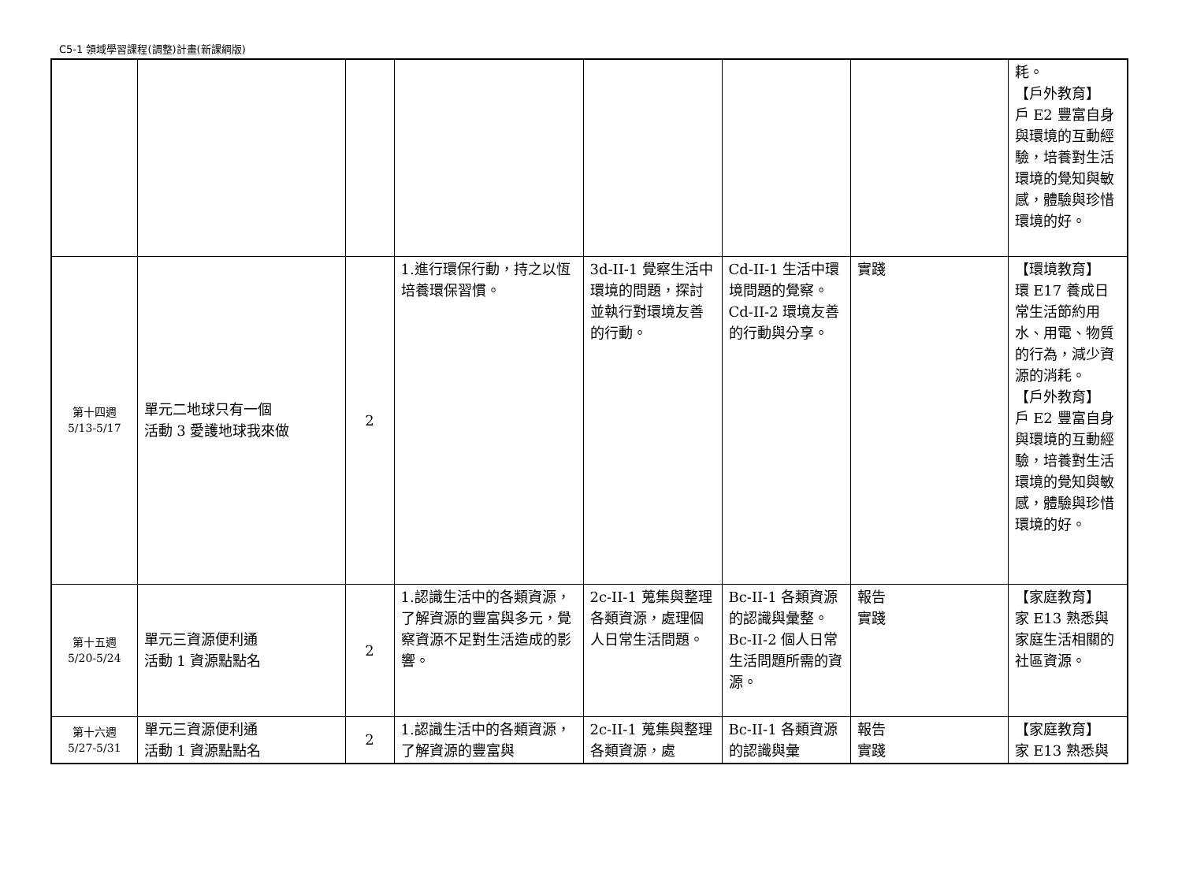C5-1 領域學習課程(調整)計畫(新課綱版)
| | | | | | | | 耗。 【戶外教育】 戶 E2 豐富自身與環境的互動經驗，培養對生活環境的覺知與敏感，體驗與珍惜環境的好。 |
| 第十四週 5/13-5/17 | 單元二地球只有一個 活動 3 愛護地球我來做 | 2 | 1.進行環保行動，持之以恆培養環保習慣。 | 3d-II-1 覺察生活中環境的問題，探討並執行對環境友善的行動。 | Cd-II-1 生活中環境問題的覺察。 Cd-II-2 環境友善的行動與分享。 | 實踐 | 【環境教育】 環 E17 養成日常生活節約用水、用電、物質的行為，減少資源的消耗。 【戶外教育】 戶 E2 豐富自身與環境的互動經驗，培養對生活環境的覺知與敏感，體驗與珍惜環境的好。 |
| 第十五週 5/20-5/24 | 單元三資源便利通 活動 1 資源點點名 | 2 | 1.認識生活中的各類資源，了解資源的豐富與多元，覺察資源不足對生活造成的影響。 | 2c-II-1 蒐集與整理各類資源，處理個人日常生活問題。 | Bc-II-1 各類資源的認識與彙整。 Bc-II-2 個人日常生活問題所需的資源。 | 報告 實踐 | 【家庭教育】 家 E13 熟悉與家庭生活相關的社區資源。 |
| 第十六週 5/27-5/31 | 單元三資源便利通 活動 1 資源點點名 | 2 | 1.認識生活中的各類資源，了解資源的豐富與 | 2c-II-1 蒐集與整理各類資源，處 | Bc-II-1 各類資源的認識與彙 | 報告 實踐 | 【家庭教育】 家 E13 熟悉與 |